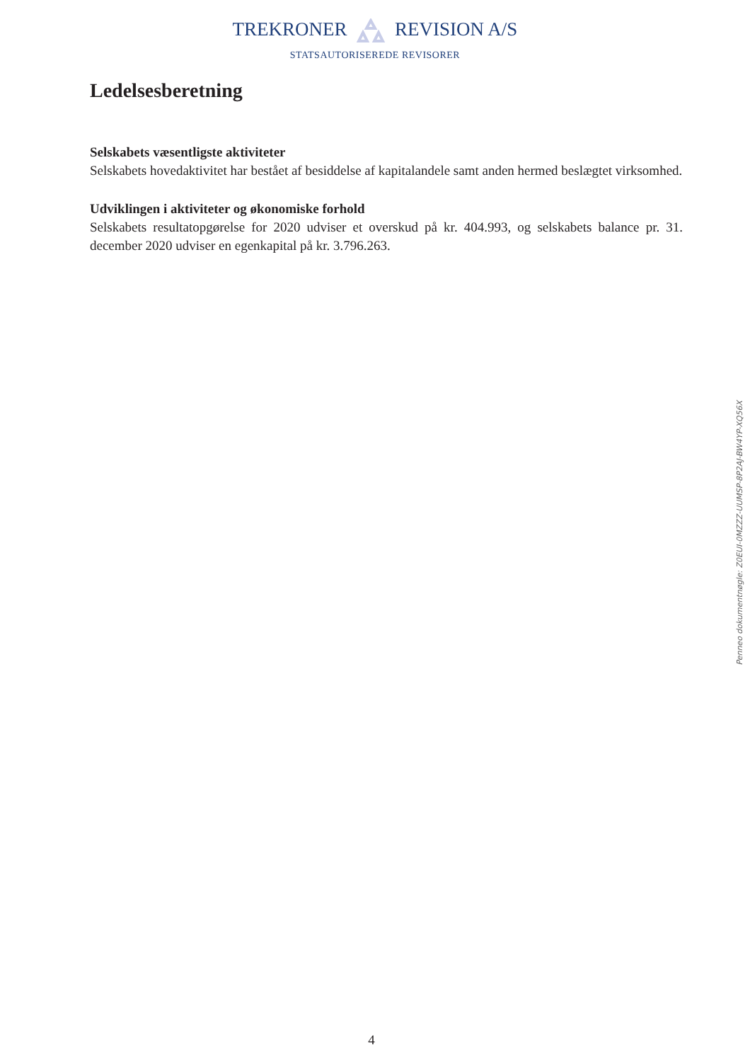TREKRONER REVISION A/S
STATSAUTORISEREDE REVISORER
Ledelsesberetning
Selskabets væsentligste aktiviteter
Selskabets hovedaktivitet har bestået af besiddelse af kapitalandele samt anden hermed beslægtet virksomhed.
Udviklingen i aktiviteter og økonomiske forhold
Selskabets resultatopgørelse for 2020 udviser et overskud på kr. 404.993, og selskabets balance pr. 31. december 2020 udviser en egenkapital på kr. 3.796.263.
Penneo dokumentnøgle: Z0EUI-0MZZZ-UUMSP-8P2AJ-BW4YP-XQ56X
4